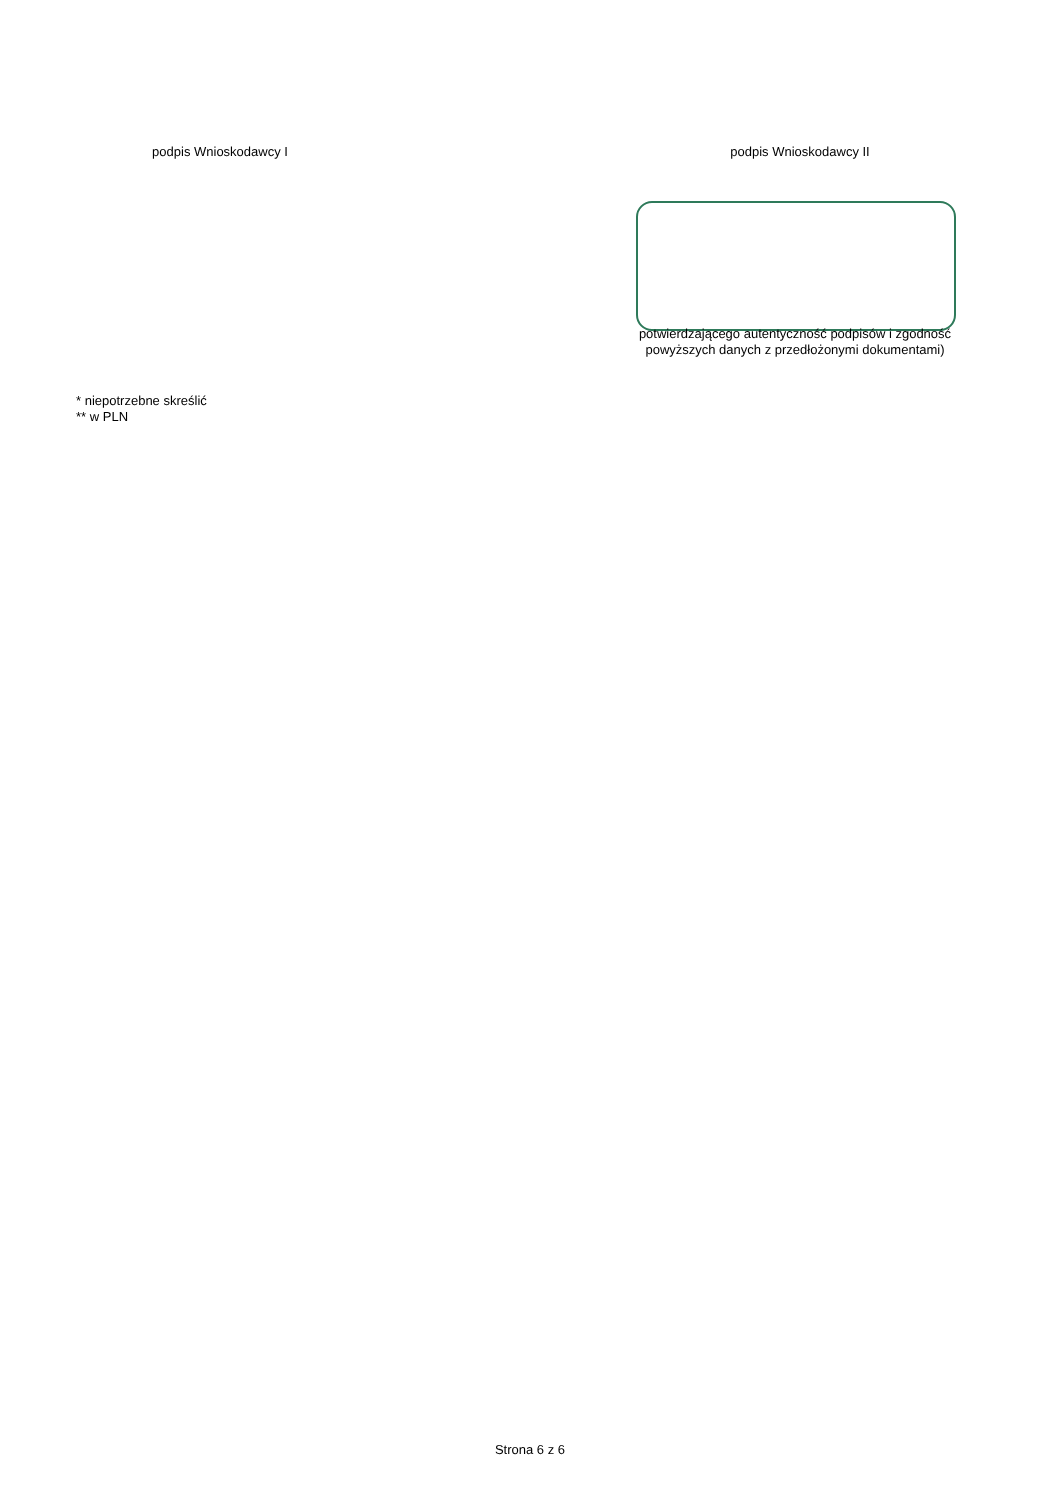podpis Wnioskodawcy I
podpis Wnioskodawcy II
potwierdzającego autentyczność podpisów i zgodność
powyższych danych z przedłożonymi dokumentami)
* niepotrzebne skreślić
** w PLN
Strona 6 z 6